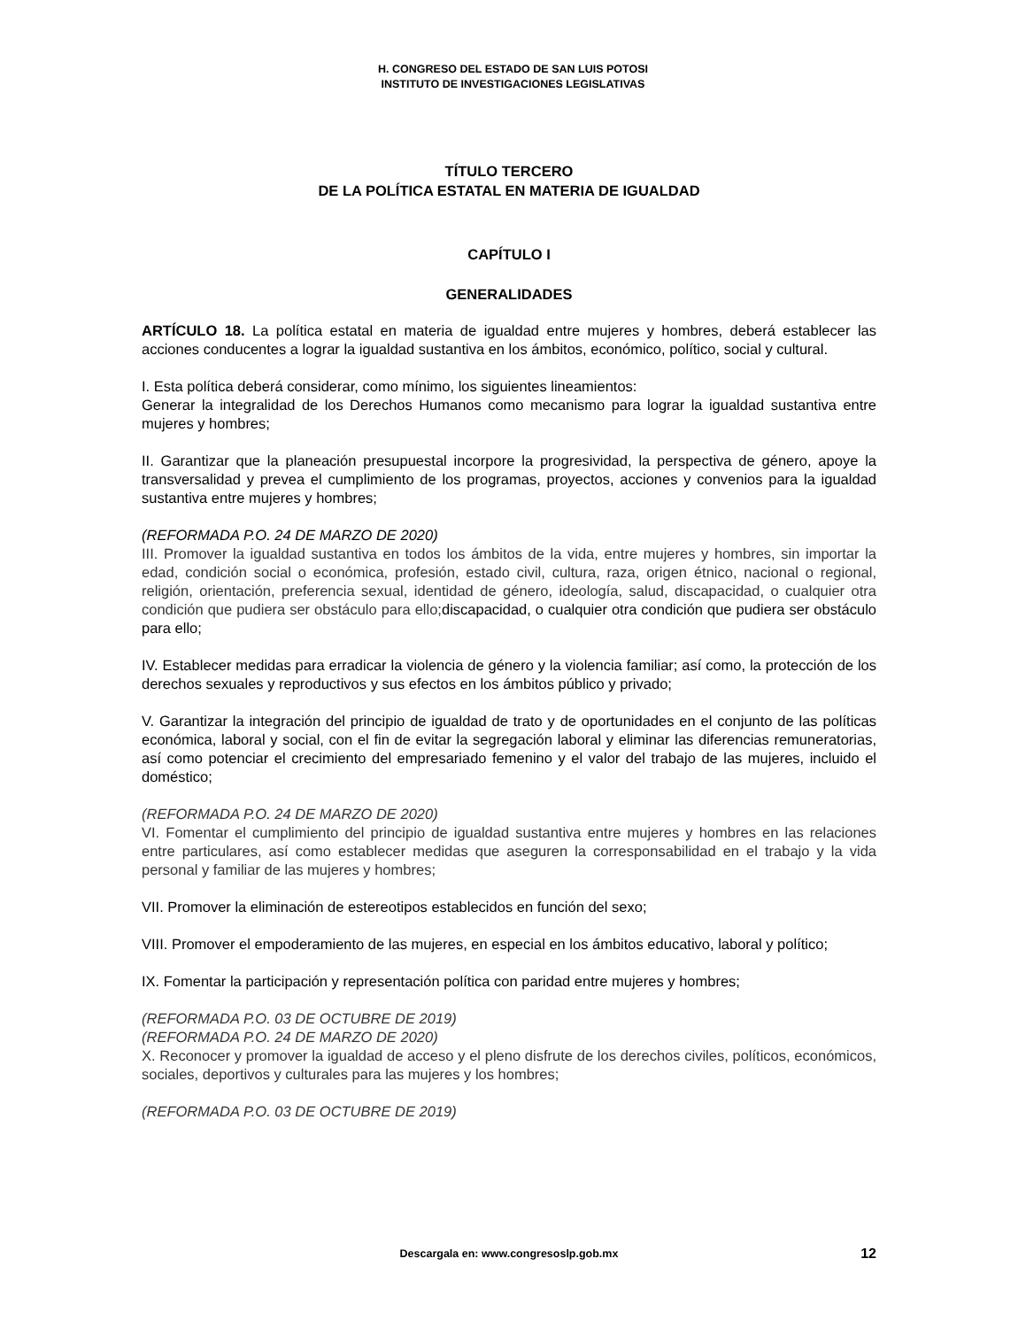H. CONGRESO DEL ESTADO DE SAN LUIS POTOSI
INSTITUTO DE INVESTIGACIONES LEGISLATIVAS
TÍTULO TERCERO
DE LA POLÍTICA ESTATAL EN MATERIA DE IGUALDAD
CAPÍTULO I
GENERALIDADES
ARTÍCULO 18. La política estatal en materia de igualdad entre mujeres y hombres, deberá establecer las acciones conducentes a lograr la igualdad sustantiva en los ámbitos, económico, político, social y cultural.
I. Esta política deberá considerar, como mínimo, los siguientes lineamientos:
Generar la integralidad de los Derechos Humanos como mecanismo para lograr la igualdad sustantiva entre mujeres y hombres;
II. Garantizar que la planeación presupuestal incorpore la progresividad, la perspectiva de género, apoye la transversalidad y prevea el cumplimiento de los programas, proyectos, acciones y convenios para la igualdad sustantiva entre mujeres y hombres;
(REFORMADA P.O. 24 DE MARZO DE 2020)
III. Promover la igualdad sustantiva en todos los ámbitos de la vida, entre mujeres y hombres, sin importar la edad, condición social o económica, profesión, estado civil, cultura, raza, origen étnico, nacional o regional, religión, orientación, preferencia sexual, identidad de género, ideología, salud, discapacidad, o cualquier otra condición que pudiera ser obstáculo para ello; discapacidad, o cualquier otra condición que pudiera ser obstáculo para ello;
IV. Establecer medidas para erradicar la violencia de género y la violencia familiar; así como, la protección de los derechos sexuales y reproductivos y sus efectos en los ámbitos público y privado;
V. Garantizar la integración del principio de igualdad de trato y de oportunidades en el conjunto de las políticas económica, laboral y social, con el fin de evitar la segregación laboral y eliminar las diferencias remuneratorias, así como potenciar el crecimiento del empresariado femenino y el valor del trabajo de las mujeres, incluido el doméstico;
(REFORMADA P.O. 24 DE MARZO DE 2020)
VI. Fomentar el cumplimiento del principio de igualdad sustantiva entre mujeres y hombres en las relaciones entre particulares, así como establecer medidas que aseguren la corresponsabilidad en el trabajo y la vida personal y familiar de las mujeres y hombres;
VII. Promover la eliminación de estereotipos establecidos en función del sexo;
VIII. Promover el empoderamiento de las mujeres, en especial en los ámbitos educativo, laboral y político;
IX. Fomentar la participación y representación política con paridad entre mujeres y hombres;
(REFORMADA P.O. 03 DE OCTUBRE DE 2019)
(REFORMADA P.O. 24 DE MARZO DE 2020)
X. Reconocer y promover la igualdad de acceso y el pleno disfrute de los derechos civiles, políticos, económicos, sociales, deportivos y culturales para las mujeres y los hombres;
(REFORMADA P.O. 03 DE OCTUBRE DE 2019)
Descargala en: www.congresoslp.gob.mx
12